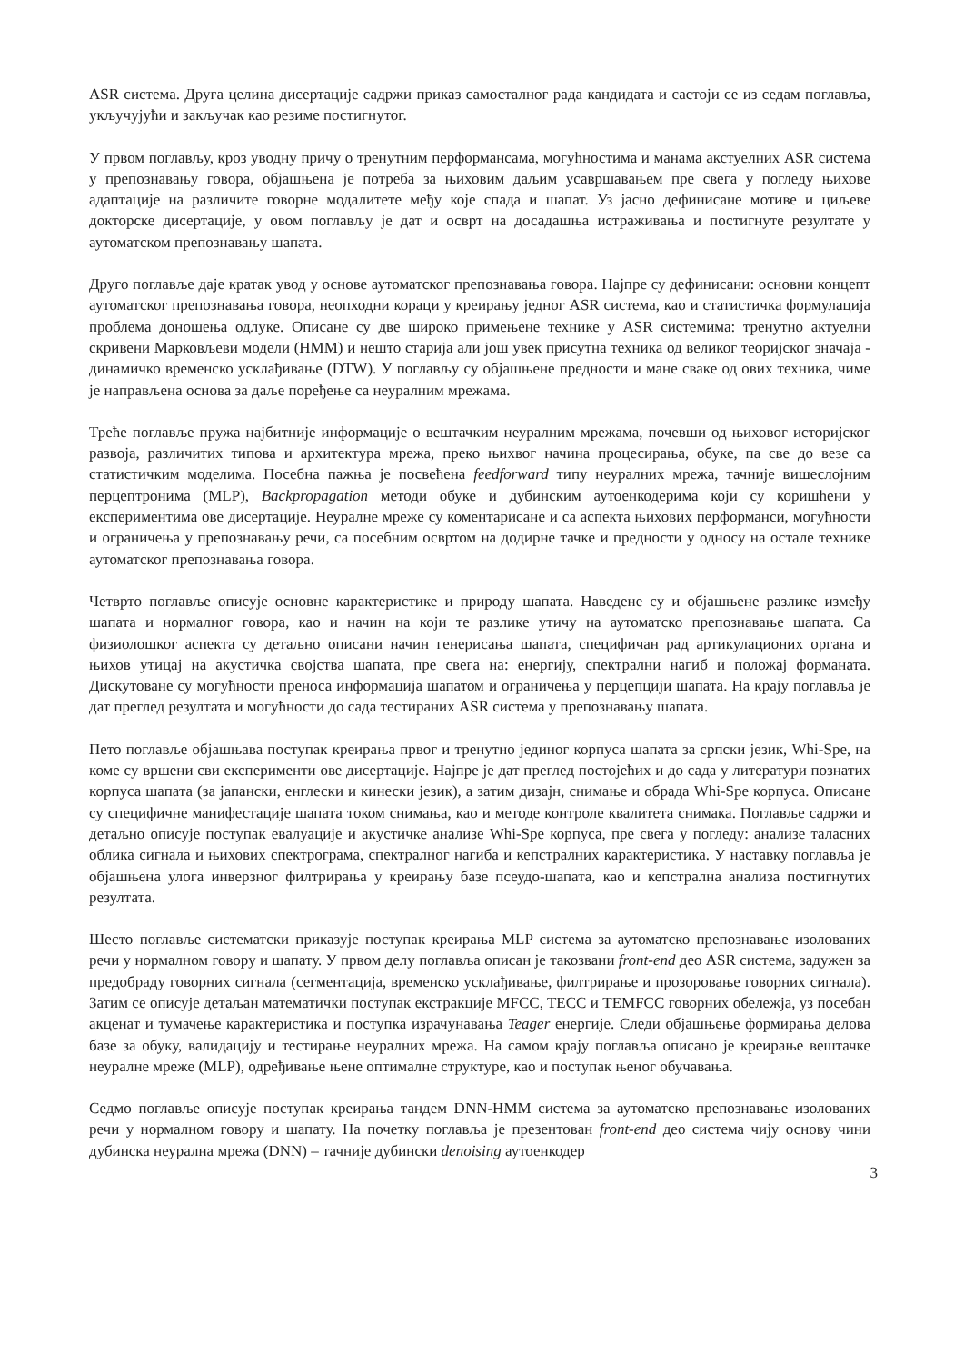ASR система. Друга целина дисертације садржи приказ самосталног рада кандидата и састоји се из седам поглавља, укључујући и закључак као резиме постигнутог.
У првом поглављу, кроз уводну причу о тренутним перформансама, могућностима и манама акстуелних ASR система у препознавању говора, објашњена је потреба за њиховим даљим усавршавањем пре свега у погледу њихове адаптације на различите говорне модалитете међу које спада и шапат. Уз јасно дефинисане мотиве и циљеве докторске дисертације, у овом поглављу је дат и осврт на досадашња истраживања и постигнуте резултате у аутоматском препознавању шапата.
Друго поглавље даје кратак увод у основе аутоматског препознавања говора. Најпре су дефинисани: основни концепт аутоматског препознавања говора, неопходни кораци у креирању једног ASR система, као и статистичка формулација проблема доношења одлуке. Описане су две широко примењене технике у ASR системима: тренутно актуелни скривени Марковљеви модели (HMM) и нешто старија али још увек присутна техника од великог теоријског значаја - динамичко временско усклађивање (DTW). У поглављу су објашњене предности и мане сваке од ових техника, чиме је направљена основа за даље поређење са неуралним мрежама.
Треће поглавље пружа најбитније информације о вештачким неуралним мрежама, почевши од њиховог историјског развоја, различитих типова и архитектура мрежа, преко њихвог начина процесирања, обуке, па све до везе са статистичким моделима. Посебна пажња је посвећена feedforward типу неуралних мрежа, тачније вишеслојним перцептронима (MLP), Backpropagation методи обуке и дубинским аутоенкодерима који су коришћени у експериментима ове дисертације. Неуралне мреже су коментарисане и са аспекта њихових перформанси, могућности и ограничења у препознавању речи, са посебним освртом на додирне тачке и предности у односу на остале технике аутоматског препознавања говора.
Четврто поглавље описује основне карактеристике и природу шапата. Наведене су и објашњене разлике између шапата и нормалног говора, као и начин на који те разлике утичу на аутоматско препознавање шапата. Са физиолошког аспекта су детаљно описани начин генерисања шапата, специфичан рад артикулационих органа и њихов утицај на акустичка својства шапата, пре свега на: енергију, спектрални нагиб и положај форманата. Дискутоване су могућности преноса информација шапатом и ограничења у перцепцији шапата. На крају поглавља је дат преглед резултата и могућности до сада тестираних ASR система у препознавању шапата.
Пето поглавље објашњава поступак креирања првог и тренутно јединог корпуса шапата за српски језик, Whi-Spe, на коме су вршени сви експерименти ове дисертације. Најпре је дат преглед постојећих и до сада у литератури познатих корпуса шапата (за јапански, енглески и кинески језик), а затим дизајн, снимање и обрада Whi-Spe корпуса. Описане су специфичне манифестације шапата током снимања, као и методе контроле квалитета снимака. Поглавље садржи и детаљно описује поступак евалуације и акустичке анализе Whi-Spe корпуса, пре свега у погледу: анализе таласних облика сигнала и њихових спектрограма, спектралног нагиба и кепстралних карактеристика. У наставку поглавља је објашњена улога инверзног филтрирања у креирању базе псеудо-шапата, као и кепстрална анализа постигнутих резултата.
Шесто поглавље систематски приказује поступак креирања MLP система за аутоматско препознавање изолованих речи у нормалном говору и шапату. У првом делу поглавља описан је такозвани front-end део ASR система, задужен за предобраду говорних сигнала (сегментација, временско усклађивање, филтрирање и прозоровање говорних сигнала). Затим се описује детаљан математички поступак екстракције MFCC, TECC и TEMFCC говорних обележја, уз посебан акценат и тумачење карактеристика и поступка израчунавања Teager енергије. Следи објашњење формирања делова базе за обуку, валидацију и тестирање неуралних мрежа. На самом крају поглавља описано је креирање вештачке неуралне мреже (MLP), одређивање њене оптималне структуре, као и поступак њеног обучавања.
Седмо поглавље описује поступак креирања тандем DNN-HMM система за аутоматско препознавање изолованих речи у нормалном говору и шапату. На почетку поглавља је презентован front-end део система чију основу чини дубинска неурална мрежа (DNN) – тачније дубински denoising аутоенкодер
3